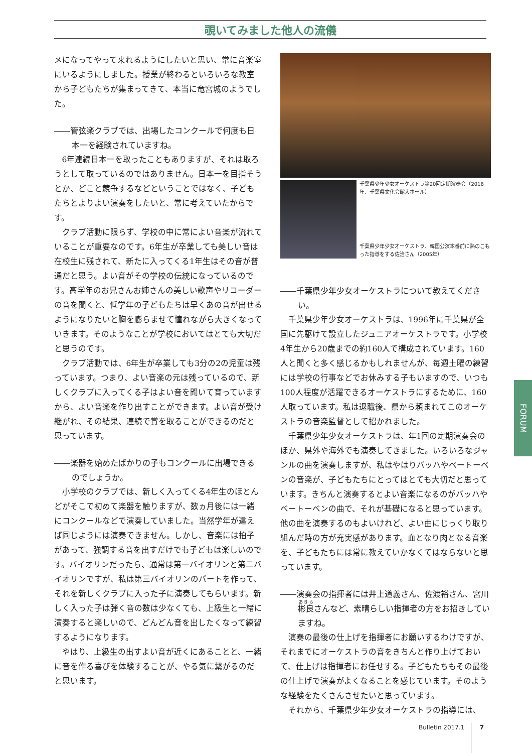覗いてみました他人の流儀
メになってやって来れるようにしたいと思い、常に音楽室にいるようにしました。授業が終わるといろいろな教室から子どもたちが集まってきて、本当に竜宮城のようでした。
――管弦楽クラブでは、出場したコンクールで何度も日本一を経験されていますね。
6年連続日本一を取ったこともありますが、それは取ろうとして取っているのではありません。日本一を目指そうとか、どこと競争するなどということではなく、子どもたちとよりよい演奏をしたいと、常に考えていたからです。
クラブ活動に限らず、学校の中に常によい音楽が流れていることが重要なのです。6年生が卒業しても美しい音は在校生に残されて、新たに入ってくる1年生はその音が普通だと思う。よい音がその学校の伝統になっているのです。高学年のお兄さんお姉さんの美しい歌声やリコーダーの音を聞くと、低学年の子どもたちは早くあの音が出せるようになりたいと胸を膨らませて憧れながら大きくなっていきます。そのようなことが学校においてはとても大切だと思うのです。
クラブ活動では、6年生が卒業しても3分の2の児童は残っています。つまり、よい音楽の元は残っているので、新しくクラブに入ってくる子はよい音を聞いて育っていますから、よい音楽を作り出すことができます。よい音が受け継がれ、その結果、連続で賞を取ることができるのだと思っています。
――楽器を始めたばかりの子もコンクールに出場できるのでしょうか。
小学校のクラブでは、新しく入ってくる4年生のほとんどがそこで初めて楽器を触りますが、数ヵ月後には一緒にコンクールなどで演奏していました。当然学年が違えば同じようには演奏できません。しかし、音楽には拍子があって、強調する音を出すだけでも子どもは楽しいのです。バイオリンだったら、通常は第一バイオリンと第二バイオリンですが、私は第三バイオリンのパートを作って、それを新しくクラブに入った子に演奏してもらいます。新しく入った子は弾く音の数は少なくても、上級生と一緒に演奏すると楽しいので、どんどん音を出したくなって練習するようになります。
やはり、上級生の出すよい音が近くにあることと、一緒に音を作る喜びを体験することが、やる気に繋がるのだと思います。
千葉県少年少女オーケストラ第20回定期演奏会（2016年、千葉県文化会館大ホール）
千葉県少年少女オーケストラ、韓国公演本番前に熱のこもった指導をする佐治さん（2005年）
――千葉県少年少女オーケストラについて教えてください。
千葉県少年少女オーケストラは、1996年に千葉県が全国に先駆けて設立したジュニアオーケストラです。小学校4年生から20歳までの約160人で構成されています。160人と聞くと多く感じるかもしれませんが、毎週土曜の練習には学校の行事などでお休みする子もいますので、いつも100人程度が活躍できるオーケストラにするために、160人取っています。私は退職後、県から頼まれてこのオーケストラの音楽監督として招かれました。
千葉県少年少女オーケストラは、年1回の定期演奏会のほか、県外や海外でも演奏してきました。いろいろなジャンルの曲を演奏しますが、私はやはりバッハやベートーベンの音楽が、子どもたちにとってはとても大切だと思っています。きちんと演奏するとよい音楽になるのがバッハやベートーベンの曲で、それが基礎になると思っています。他の曲を演奏するのもよいけれど、よい曲にじっくり取り組んだ時の方が充実感があります。血となり肉となる音楽を、子どもたちには常に教えていかなくてはならないと思っています。
――演奏会の指揮者には井上道義さん、佐渡裕さん、宮川彬良さんなど、素晴らしい指揮者の方をお招きしていますね。
演奏の最後の仕上げを指揮者にお願いするわけですが、それまでにオーケストラの音をきちんと作り上げておいて、仕上げは指揮者にお任せする。子どもたちもその最後の仕上げで演奏がよくなることを感じています。そのような経験をたくさんさせたいと思っています。
それから、千葉県少年少女オーケストラの指導には、
FORUM
Bulletin 2017.1 7